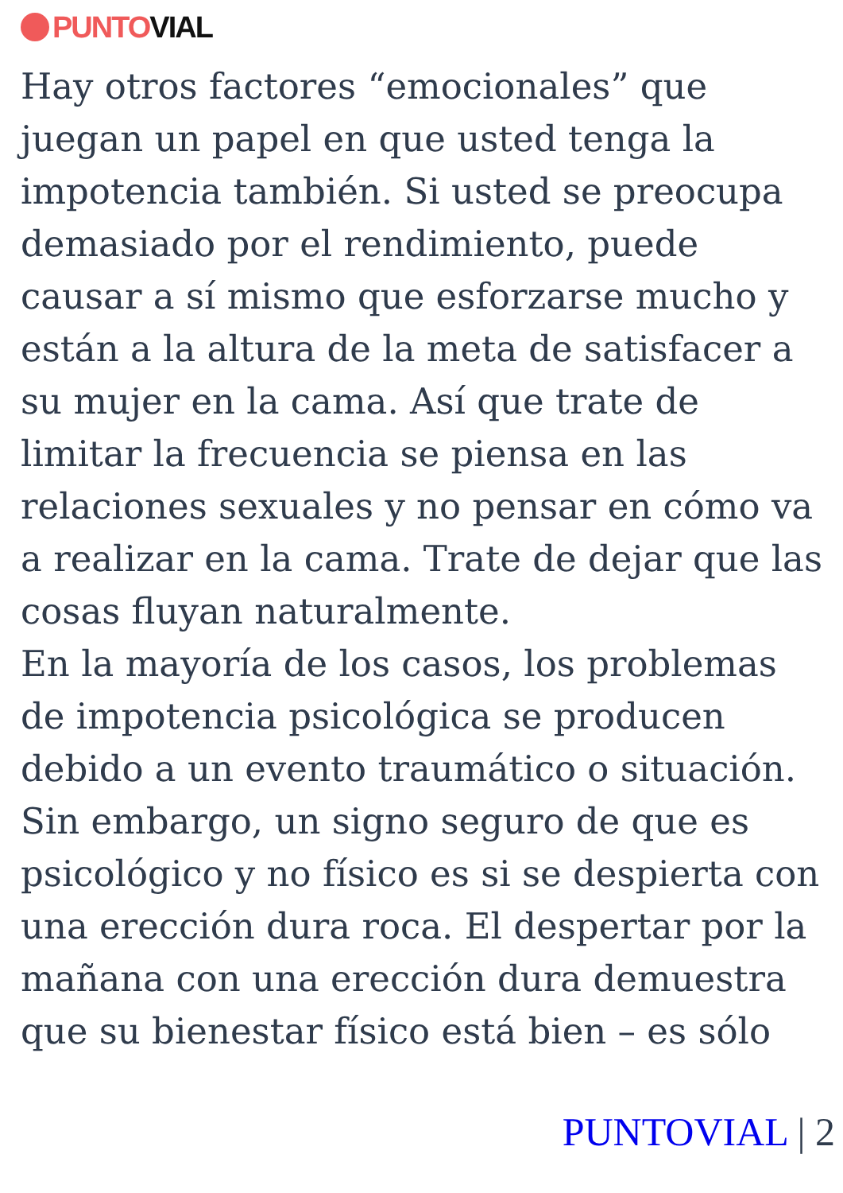PUNTO VIAL
Hay otros factores “emocionales” que juegan un papel en que usted tenga la impotencia también. Si usted se preocupa demasiado por el rendimiento, puede causar a sí mismo que esforzarse mucho y están a la altura de la meta de satisfacer a su mujer en la cama. Así que trate de limitar la frecuencia se piensa en las relaciones sexuales y no pensar en cómo va a realizar en la cama. Trate de dejar que las cosas fluyan naturalmente.
En la mayoría de los casos, los problemas de impotencia psicológica se producen debido a un evento traumático o situación. Sin embargo, un signo seguro de que es psicológico y no físico es si se despierta con una erección dura roca. El despertar por la mañana con una erección dura demuestra que su bienestar físico está bien – es sólo
PUNTOVIAL | 2